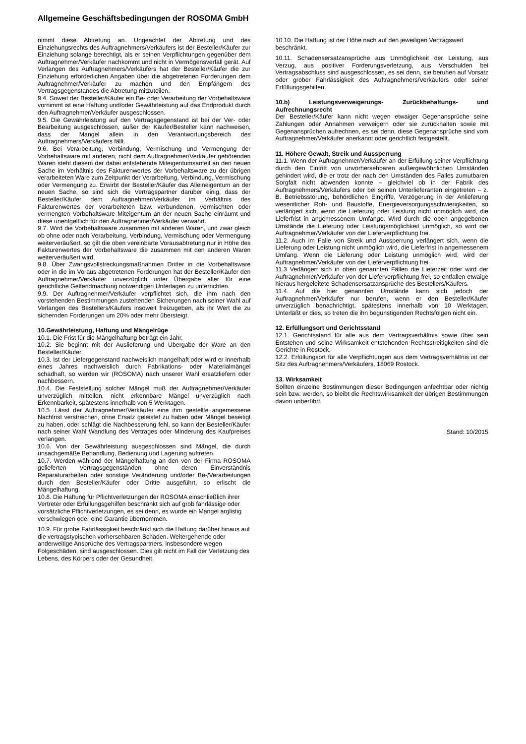Allgemeine Geschäftsbedingungen der ROSOMA GmbH
nimmt diese Abtretung an. Ungeachtet der Abtretung und des Einziehungsrechts des Auftragnehmers/Verkäufers ist der Besteller/Käufer zur Einziehung solange berechtigt, als er seinen Verpflichtungen gegenüber dem Auftragnehmer/Verkäufer nachkommt und nicht in Vermögensverfall gerät. Auf Verlangen des Auftragnehmers/Verkäufers hat der Besteller/Käufer die zur Einziehung erforderlichen Angaben über die abgetretenen Forderungen dem Auftragnehmer/Verkäufer zu machen und den Empfängern des Vertragsgegenstandes die Abtretung mitzuteilen.
9.4. Soweit der Besteller/Käufer ein Be- oder Verarbeitung der Vorbehaltsware vornimmt ist eine Haftung und/oder Gewährleistung auf das Endprodukt durch den Auftragnehmer/Verkäufer ausgeschlossen.
9.5. Die Gewährleistung auf den Vertragsgegenstand ist bei der Ver- oder Bearbeitung ausgeschlossen, außer der Käufer/Besteller kann nachweisen, dass der Mangel allein in den Verantwortungsbereich des Auftragnehmers/Verkäufers fällt.
9.6. Bei Verarbeitung, Verbindung, Vermischung und Vermengung der Vorbehaltsware mit anderen, nicht dem Auftragnehmer/Verkäufer gehörenden Waren steht diesem der dabei entstehende Miteigentumsanteil an den neuen Sache im Verhältnis des Fakturenwertes der Vorbehaltsware zu der übrigen verarbeiteten Ware zum Zeitpunkt der Verarbeitung, Verbindung, Vermischung oder Vermengung zu. Erwirbt der Besteller/Käufer das Alleineigentum an der neuen Sache, so sind sich die Vertragspartner darüber einig, dass der Besteller/Käufer dem Auftragnehmer/Verkäufer im Verhältnis des Fakturenwertes der verarbeiteten bzw. verbundenen, vermischten oder vermengten Vorbehaltsware Miteigentum an der neuen Sache einräumt und diese unentgeltlich für den Auftragnehmer/Verkäufer verwahrt.
9.7. Wird die Vorbehaltsware zusammen mit anderen Waren, und zwar gleich ob ohne oder nach Verarbeitung, Verbindung, Vermischung oder Vermengung weiterveräußert, so gilt die oben vereinbarte Vorausabtretung nur in Höhe des Fakturenwertes der Vorbehaltsware die zusammen mit den anderen Waren weiterveräußert wird.
9.8. Über Zwangsvollstreckungsmaßnahmen Dritter in die Vorbehaltsware oder in die im Voraus abgetretenen Forderungen hat der Besteller/Käufer den Auftragnehmer/Verkäufer unverzüglich unter Übergabe aller für eine gerichtliche Geltendmachung notwendigen Unterlagen zu unterrichten.
9.9. Der Auftragnehmer/Verkäufer verpflichtet sich, die ihm nach den vorstehenden Bestimmungen zustehenden Sicherungen nach seiner Wahl auf Verlangen des Bestellers/Käufers insoweit freizugeben, als ihr Wert die zu sichernden Forderungen um 20% oder mehr übersteigt.
10.Gewährleistung, Haftung und Mängelrüge
10.1. Die Frist für die Mängelhaftung beträgt ein Jahr.
10.2. Sie beginnt mit der Auslieferung und Übergabe der Ware an den Besteller/Käufer.
10.3. Ist der Liefergegenstand nachweislich mangelhaft oder wird er innerhalb eines Jahres nachweislich durch Fabrikations- oder Materialmängel schadhaft, so werden wir (ROSOMA) nach unserer Wahl ersatzliefern oder nachbessern.
10.4. Die Feststellung solcher Mängel muß der Auftragnehmer/Verkäufer unverzüglich mitteilen, nicht erkennbare Mängel unverzüglich nach Erkennbarkeit, spätestens innerhalb von 5 Werktagen.
10.5 .Lässt der Auftragnehmer/Verkäufer eine ihm gestellte angemessene Nachfrist verstreichen, ohne Ersatz geleistet zu haben oder Mängel beseitigt zu haben, oder schlägt die Nachbesserung fehl, so kann der Besteller/Käufer nach seiner Wahl Wandlung des Vertrages oder Minderung des Kaufpreises verlangen.
10.6. Von der Gewährleistung ausgeschlossen sind Mängel, die durch unsachgemäße Behandlung, Bedienung und Lagerung auftreten.
10.7. Werden während der Mängelhaftung an den von der Firma ROSOMA gelieferten Vertragsgegenständen ohne deren Einverständnis Reparaturarbeiten oder sonstige Veränderung und/oder Be-/Verarbeitungen durch den Besteller/Käufer oder Dritte ausgeführt, so erlischt die Mängelhaftung.
10.8. Die Haftung für Pflichtverletzungen der ROSOMA einschließlich ihrer Vertreter oder Erfüllungsgehilfen beschränkt sich auf grob fahrlässige oder vorsätzliche Pflichtverletzungen, es sei denn, es wurde ein Mangel arglistig verschwiegen oder eine Garantie übernommen.
10.9. Für grobe Fahrlässigkeit beschränkt sich die Haftung darüber hinaus auf die vertragstypischen vorhersehbaren Schäden. Weitergehende oder anderweitige Ansprüche des Vertragspartners, insbesondere wegen Folgeschäden, sind ausgeschlossen. Dies gilt nicht im Fall der Verletzung des Lebens, des Körpers oder der Gesundheit.
10.10. Die Haftung ist der Höhe nach auf den jeweiligen Vertragswert beschränkt.
10.11. Schadensersatzansprüche aus Unmöglichkeit der Leistung, aus Verzug, aus positiver Forderungsverletzung, aus Verschulden bei Vertragsabschluss sind ausgeschlossen, es sei denn, sie beruhen auf Vorsatz oder grober Fahrlässigkeit des Auftragnehmers/Verkäufers oder seiner Erfüllungsgehilfen.
10.b) Leistungsverweigerungs- Zurückbehaltungs- und Aufrechnungsrecht
Der Besteller/Käufer kann nicht wegen etwaiger Gegenansprüche seine Zahlungen oder Annahmen verweigern oder sie zurückhalten sowie mit Gegenansprüchen aufrechnen, es sei denn, diese Gegenansprüche sind vom Auftragnehmer/Verkäufer anerkannt oder gerichtlich festgestellt.
11. Höhere Gewalt, Streik und Aussperrung
11.1. Wenn der Auftragnehmer/Verkäufer an der Erfüllung seiner Verpflichtung durch den Eintritt von unvorhersehbaren außergewöhnlichen Umständen gehindert wird, die er trotz der nach den Umständen des Falles zumutbaren Sorgfalt nicht abwenden konnte – gleichviel ob in der Fabrik des Auftragnehmers/Verkäufers oder bei seinen Unterlieferanten eingetreten – z. B. Betriebsstörung, behördlichen Eingriffe, Verzögerung in der Anlieferung wesentlicher Roh- und Baustoffe, Energieversorgungsschwierigkeiten, so verlängert sich, wenn die Lieferung oder Leistung nicht unmöglich wird, die Lieferfrist in angemessenem Umfange. Wird durch die oben angegebenen Umstände die Lieferung oder Leistungsmöglichkeit unmöglich, so wird der Auftragnehmer/Verkäufer von der Lieferverpflichtung frei.
11.2. Auch im Falle von Streik und Aussperrung verlängert sich, wenn die Lieferung oder Leistung nicht unmöglich wird, die Lieferfrist in angemessenem Umfang. Wenn die Lieferung oder Leistung unmöglich wird, wird der Auftragnehmer/Verkäufer von der Lieferverpflichtung frei.
11.3 Verlängert sich in oben genannten Fällen die Lieferzeit oder wird der Auftragnehmer/Verkäufer von der Lieferverpflichtung frei, so entfallen etwaige hieraus hergeleitete Schadensersatzansprüche des Bestellers/Käufers.
11.4. Auf die hier genannten Umstände kann sich jedoch der Auftragnehmer/Verkäufer nur berufen, wenn er den Besteller/Käufer unverzüglich benachrichtigt, spätestens innerhalb von 10 Werktagen. Unterläßt er dies, so treten die ihn begünstigenden Rechtsfolgen nicht ein.
12. Erfüllungsort und Gerichtsstand
12.1. Gerichtsstand für alle aus dem Vertragsverhältnis sowie über sein Entstehen und seine Wirksamkeit entstehenden Rechtsstreitigkeiten sind die Gerichte in Rostock.
12.2. Erfüllungsort für alle Verpflichtungen aus dem Vertragsverhältnis ist der Sitz des Auftragnehmers/Verkäufers, 18069 Rostock.
13. Wirksamkeit
Sollten einzelne Bestimmungen dieser Bedingungen anfechtbar oder nichtig sein bzw. werden, so bleibt die Rechtswirksamkeit der übrigen Bestimmungen davon unberührt.
Stand: 10/2015